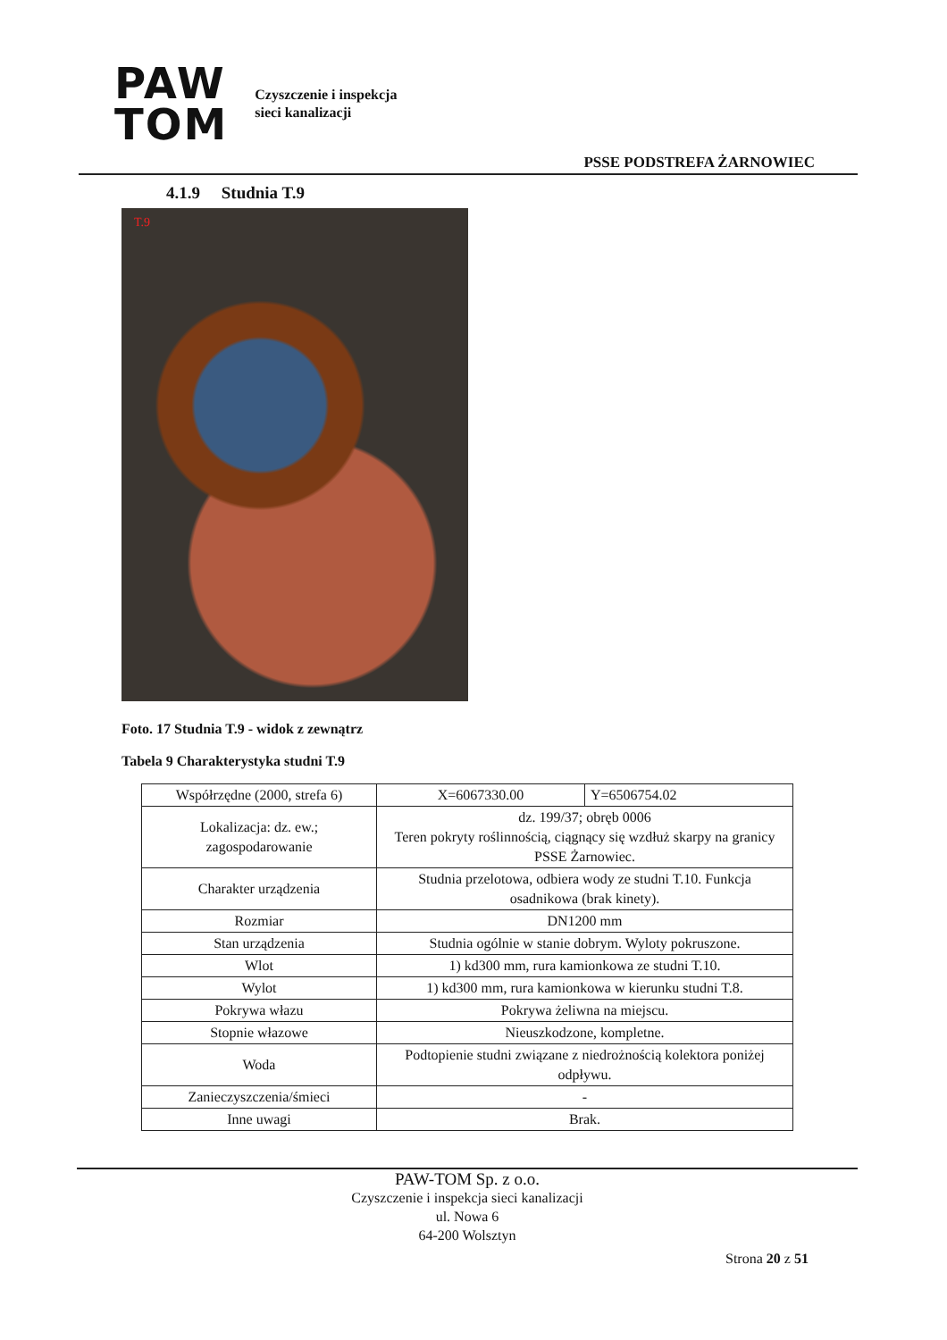PAW
TOM
Czyszczenie i inspekcja
sieci kanalizacji
PSSE PODSTREFA ŻARNOWIEC
4.1.9 Studnia T.9
T.9
Foto. 17 Studnia T.9 - widok z zewnątrz
Tabela 9 Charakterystyka studni T.9
| Współrzędne (2000, strefa 6) | X=6067330.00 | Y=6506754.02 |
| Lokalizacja: dz. ew.; zagospodarowanie | dz. 199/37; obręb 0006 Teren pokryty roślinnością, ciągnący się wzdłuż skarpy na granicy PSSE Żarnowiec. | |
| Charakter urządzenia | Studnia przelotowa, odbiera wody ze studni T.10. Funkcja osadnikowa (brak kinety). | |
| Rozmiar | DN1200 mm | |
| Stan urządzenia | Studnia ogólnie w stanie dobrym. Wyloty pokruszone. | |
| Wlot | 1) kd300 mm, rura kamionkowa ze studni T.10. | |
| Wylot | 1) kd300 mm, rura kamionkowa w kierunku studni T.8. | |
| Pokrywa włazu | Pokrywa żeliwna na miejscu. | |
| Stopnie włazowe | Nieuszkodzone, kompletne. | |
| Woda | Podtopienie studni związane z niedrożnością kolektora poniżej odpływu. | |
| Zanieczyszczenia/śmieci | - | |
| Inne uwagi | Brak. | |
PAW-TOM Sp. z o.o.
Czyszczenie i inspekcja sieci kanalizacji
ul. Nowa 6
64-200 Wolsztyn
Strona 20 z 51